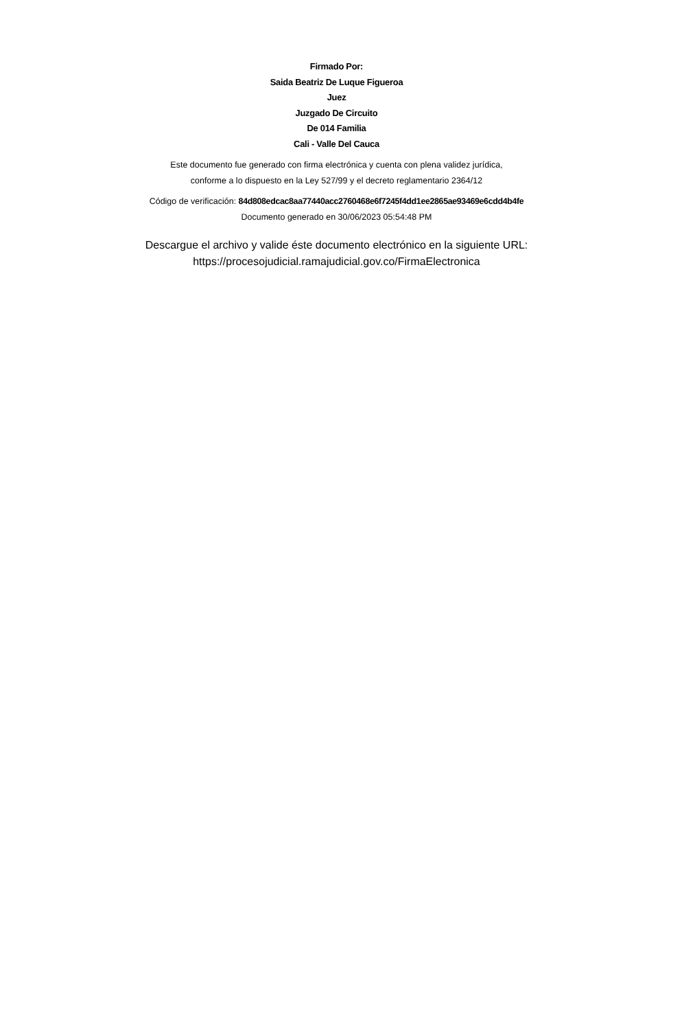Firmado Por:
Saida Beatriz De Luque Figueroa
Juez
Juzgado De Circuito
De 014 Familia
Cali - Valle Del Cauca
Este documento fue generado con firma electrónica y cuenta con plena validez jurídica,
conforme a lo dispuesto en la Ley 527/99 y el decreto reglamentario 2364/12
Código de verificación: 84d808edcac8aa77440acc2760468e6f7245f4dd1ee2865ae93469e6cdd4b4fe
Documento generado en 30/06/2023 05:54:48 PM
Descargue el archivo y valide éste documento electrónico en la siguiente URL:
https://procesojudicial.ramajudicial.gov.co/FirmaElectronica